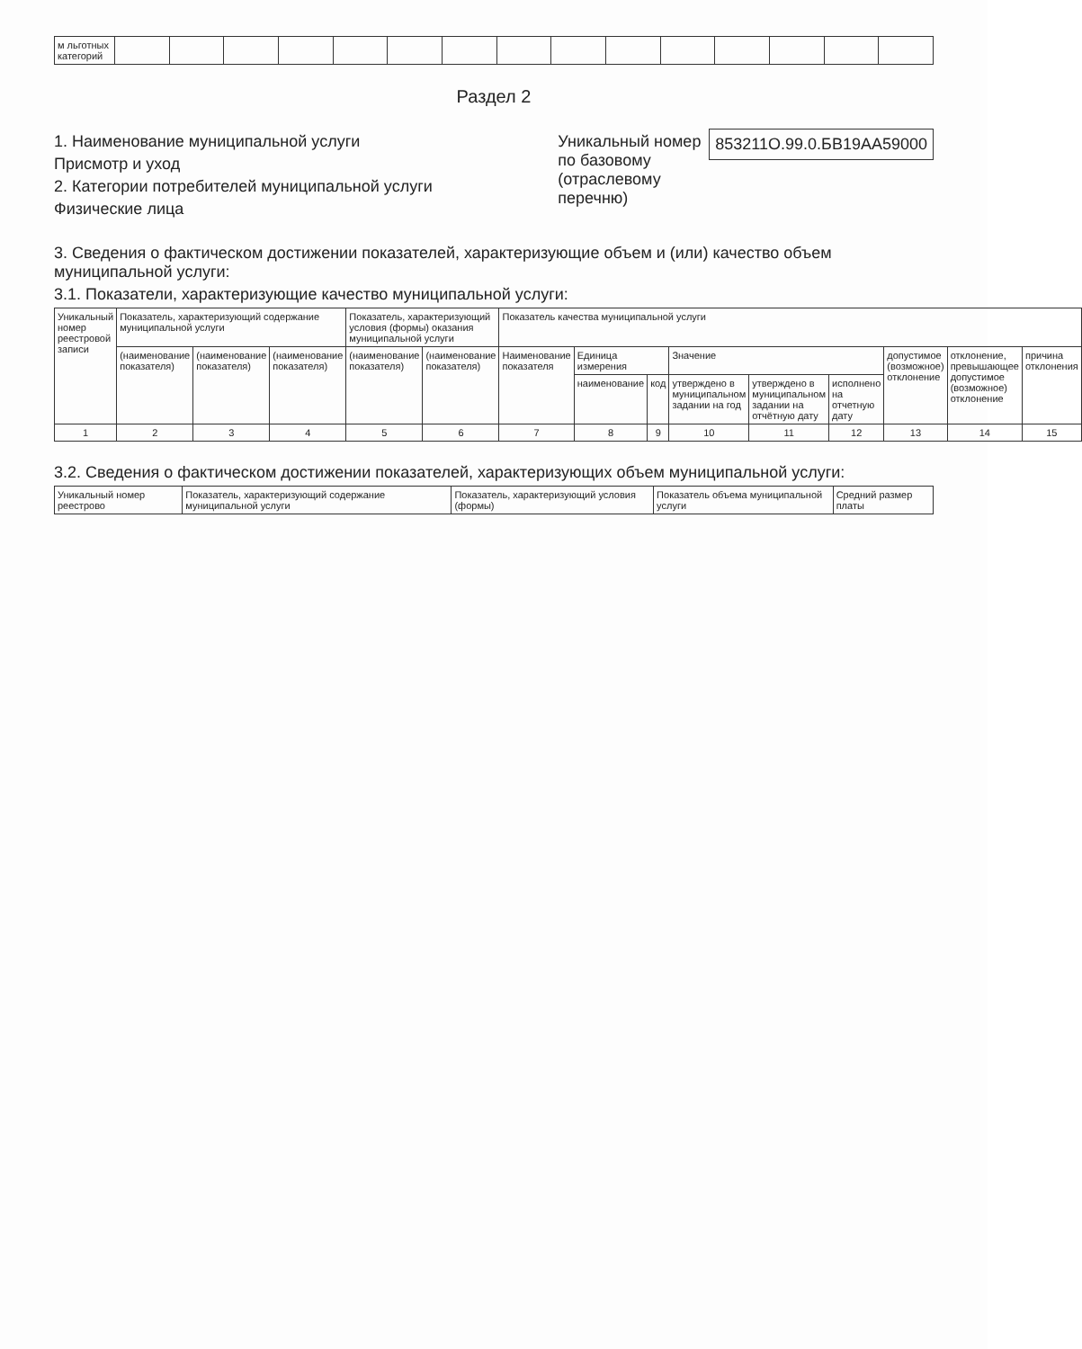| м льготных категорий | | | | | | | | | | | | | | | |
Раздел 2
1. Наименование муниципальной услуги
Присмотр и уход
2. Категории потребителей муниципальной услуги
Физические лица
Уникальный номер по базовому (отраслевому перечню)
853211О.99.0.БВ19АА59000
3. Сведения о фактическом достижении показателей, характеризующие объем и (или) качество объем муниципальной услуги:
3.1. Показатели, характеризующие качество муниципальной услуги:
| Уникальный номер реестровой записи | Показатель, характеризующий содержание муниципальной услуги | | | Показатель, характеризующий условия (формы) оказания муниципальной услуги | | Показатель качества муниципальной услуги | | | | | | | | |
| --- | --- | --- | --- | --- | --- | --- | --- | --- | --- | --- | --- | --- | --- | --- |
| | (наименование показателя) | (наименование показателя) | (наименование показателя) | (наименование показателя) | (наименование показателя) | Наименование показателя | Единица измерения | | Значение | | | допустимое (возможное) отклонение | отклонение, превышающее допустимое (возможное) отклонение | причина отклонения |
| | | | | | | | наименование | код | утверждено в муниципальном задании на год | утверждено в муниципальном задании на отчётную дату | исполнено на отчетную дату | | | |
| 1 | 2 | 3 | 4 | 5 | 6 | 7 | 8 | 9 | 10 | 11 | 12 | 13 | 14 | 15 |
3.2. Сведения о фактическом достижении показателей, характеризующих объем муниципальной услуги:
| Уникальный номер реестрово | Показатель, характеризующий содержание муниципальной услуги | Показатель, характеризующий условия (формы) | Показатель объема муниципальной услуги | Средний размер платы |
| --- | --- | --- | --- | --- |